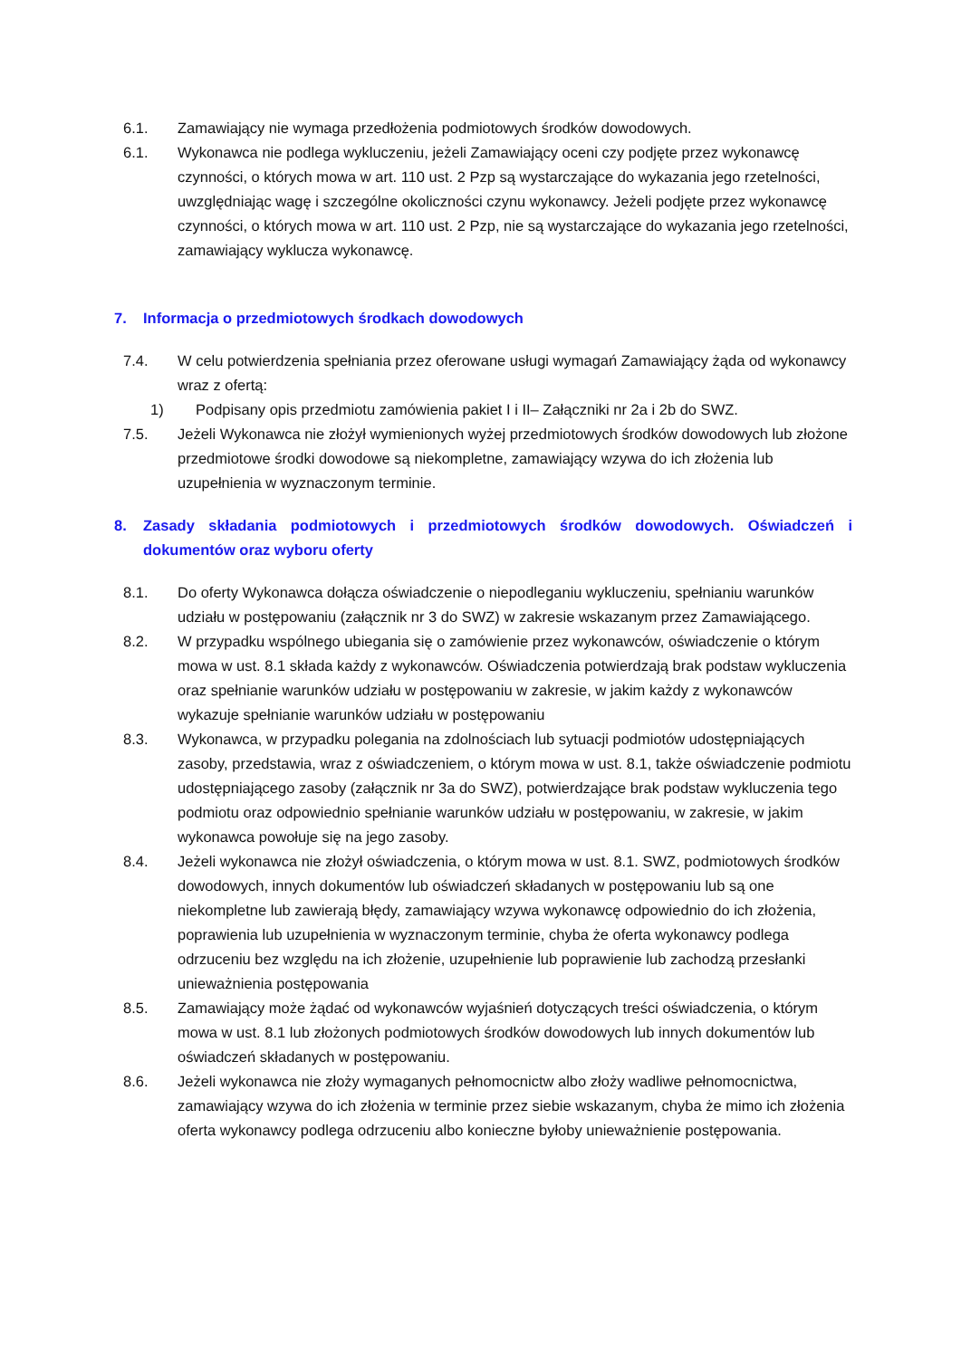6.1. Zamawiający nie wymaga przedłożenia podmiotowych środków dowodowych.
6.1. Wykonawca nie podlega wykluczeniu, jeżeli Zamawiający oceni czy podjęte przez wykonawcę czynności, o których mowa w art. 110 ust. 2 Pzp są wystarczające do wykazania jego rzetelności, uwzględniając wagę i szczególne okoliczności czynu wykonawcy. Jeżeli podjęte przez wykonawcę czynności, o których mowa w art. 110 ust. 2 Pzp, nie są wystarczające do wykazania jego rzetelności, zamawiający wyklucza wykonawcę.
7. Informacja o przedmiotowych środkach dowodowych
7.4. W celu potwierdzenia spełniania przez oferowane usługi wymagań Zamawiający żąda od wykonawcy wraz z ofertą:
1) Podpisany opis przedmiotu zamówienia pakiet I i II– Załączniki nr 2a i 2b do SWZ.
7.5. Jeżeli Wykonawca nie złożył wymienionych wyżej przedmiotowych środków dowodowych lub złożone przedmiotowe środki dowodowe są niekompletne, zamawiający wzywa do ich złożenia lub uzupełnienia w wyznaczonym terminie.
8. Zasady składania podmiotowych i przedmiotowych środków dowodowych. Oświadczeń i dokumentów oraz wyboru oferty
8.1. Do oferty Wykonawca dołącza oświadczenie o niepodleganiu wykluczeniu, spełnianiu warunków udziału w postępowaniu (załącznik nr 3 do SWZ) w zakresie wskazanym przez Zamawiającego.
8.2. W przypadku wspólnego ubiegania się o zamówienie przez wykonawców, oświadczenie o którym mowa w ust. 8.1 składa każdy z wykonawców. Oświadczenia potwierdzają brak podstaw wykluczenia oraz spełnianie warunków udziału w postępowaniu w zakresie, w jakim każdy z wykonawców wykazuje spełnianie warunków udziału w postępowaniu
8.3. Wykonawca, w przypadku polegania na zdolnościach lub sytuacji podmiotów udostępniających zasoby, przedstawia, wraz z oświadczeniem, o którym mowa w ust. 8.1, także oświadczenie podmiotu udostępniającego zasoby (załącznik nr 3a do SWZ), potwierdzające brak podstaw wykluczenia tego podmiotu oraz odpowiednio spełnianie warunków udziału w postępowaniu, w zakresie, w jakim wykonawca powołuje się na jego zasoby.
8.4. Jeżeli wykonawca nie złożył oświadczenia, o którym mowa w ust. 8.1. SWZ, podmiotowych środków dowodowych, innych dokumentów lub oświadczeń składanych w postępowaniu lub są one niekompletne lub zawierają błędy, zamawiający wzywa wykonawcę odpowiednio do ich złożenia, poprawienia lub uzupełnienia w wyznaczonym terminie, chyba że oferta wykonawcy podlega odrzuceniu bez względu na ich złożenie, uzupełnienie lub poprawienie lub zachodzą przesłanki unieważnienia postępowania
8.5. Zamawiający może żądać od wykonawców wyjaśnień dotyczących treści oświadczenia, o którym mowa w ust. 8.1 lub złożonych podmiotowych środków dowodowych lub innych dokumentów lub oświadczeń składanych w postępowaniu.
8.6. Jeżeli wykonawca nie złoży wymaganych pełnomocnictw albo złoży wadliwe pełnomocnictwa, zamawiający wzywa do ich złożenia w terminie przez siebie wskazanym, chyba że mimo ich złożenia oferta wykonawcy podlega odrzuceniu albo konieczne byłoby unieważnienie postępowania.